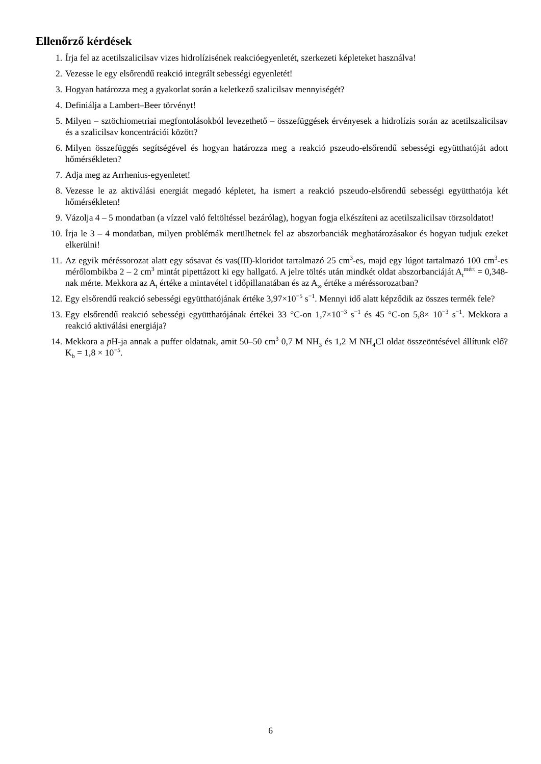Ellenőrző kérdések
1. Írja fel az acetilszalicilsav vizes hidrolízisének reakcióegyenletét, szerkezeti képleteket használva!
2. Vezesse le egy elsőrendű reakció integrált sebességi egyenletét!
3. Hogyan határozza meg a gyakorlat során a keletkező szalicilsav mennyiségét?
4. Definiálja a Lambert–Beer törvényt!
5. Milyen – sztöchiometriai megfontolásokból levezethető – összefüggések érvényesek a hidrolízis során az acetilszalicilsav és a szalicilsav koncentrációi között?
6. Milyen összefüggés segítségével és hogyan határozza meg a reakció pszeudo-elsőrendű sebességi együtthatóját adott hőmérsékleten?
7. Adja meg az Arrhenius-egyenletet!
8. Vezesse le az aktiválási energiát megadó képletet, ha ismert a reakció pszeudo-elsőrendű sebességi együtthatója két hőmérsékleten!
9. Vázolja 4 – 5 mondatban (a vízzel való feltöltéssel bezárólag), hogyan fogja elkészíteni az acetilszalicilsav törzsoldatot!
10. Írja le 3 – 4 mondatban, milyen problémák merülhetnek fel az abszorbanciák meghatározásakor és hogyan tudjuk ezeket elkerülni!
11. Az egyik méréssorozat alatt egy sósavat és vas(III)-kloridot tartalmazó 25 cm<sup>3</sup>-es, majd egy lúgot tartalmazó 100 cm<sup>3</sup>-es mérőlombikba 2 – 2 cm<sup>3</sup> mintát pipettázott ki egy hallgató. A jelre töltés után mindkét oldat abszorbanciáját A<sub>t</sub><sup>mért</sup> = 0,348-nak mérte. Mekkora az A<sub>t</sub> értéke a mintavétel t időpillanatában és az A<sub>∞</sub> értéke a méréssorozatban?
12. Egy elsőrendű reakció sebességi együtthatójának értéke 3,97×10<sup>−5</sup> s<sup>−1</sup>. Mennyi idő alatt képződik az összes termék fele?
13. Egy elsőrendű reakció sebességi együtthatójának értékei 33 °C-on 1,7×10<sup>−3</sup> s<sup>−1</sup> és 45 °C-on 5,8× 10<sup>−3</sup> s<sup>−1</sup>. Mekkora a reakció aktiválási energiája?
14. Mekkora a p H-ja annak a puffer oldatnak, amit 50–50 cm<sup>3</sup> 0,7 M NH<sub>3</sub> és 1,2 M NH<sub>4</sub>Cl oldat összeöntésével állítunk elő? K<sub>b</sub> = 1,8 × 10<sup>−5</sup>.
6